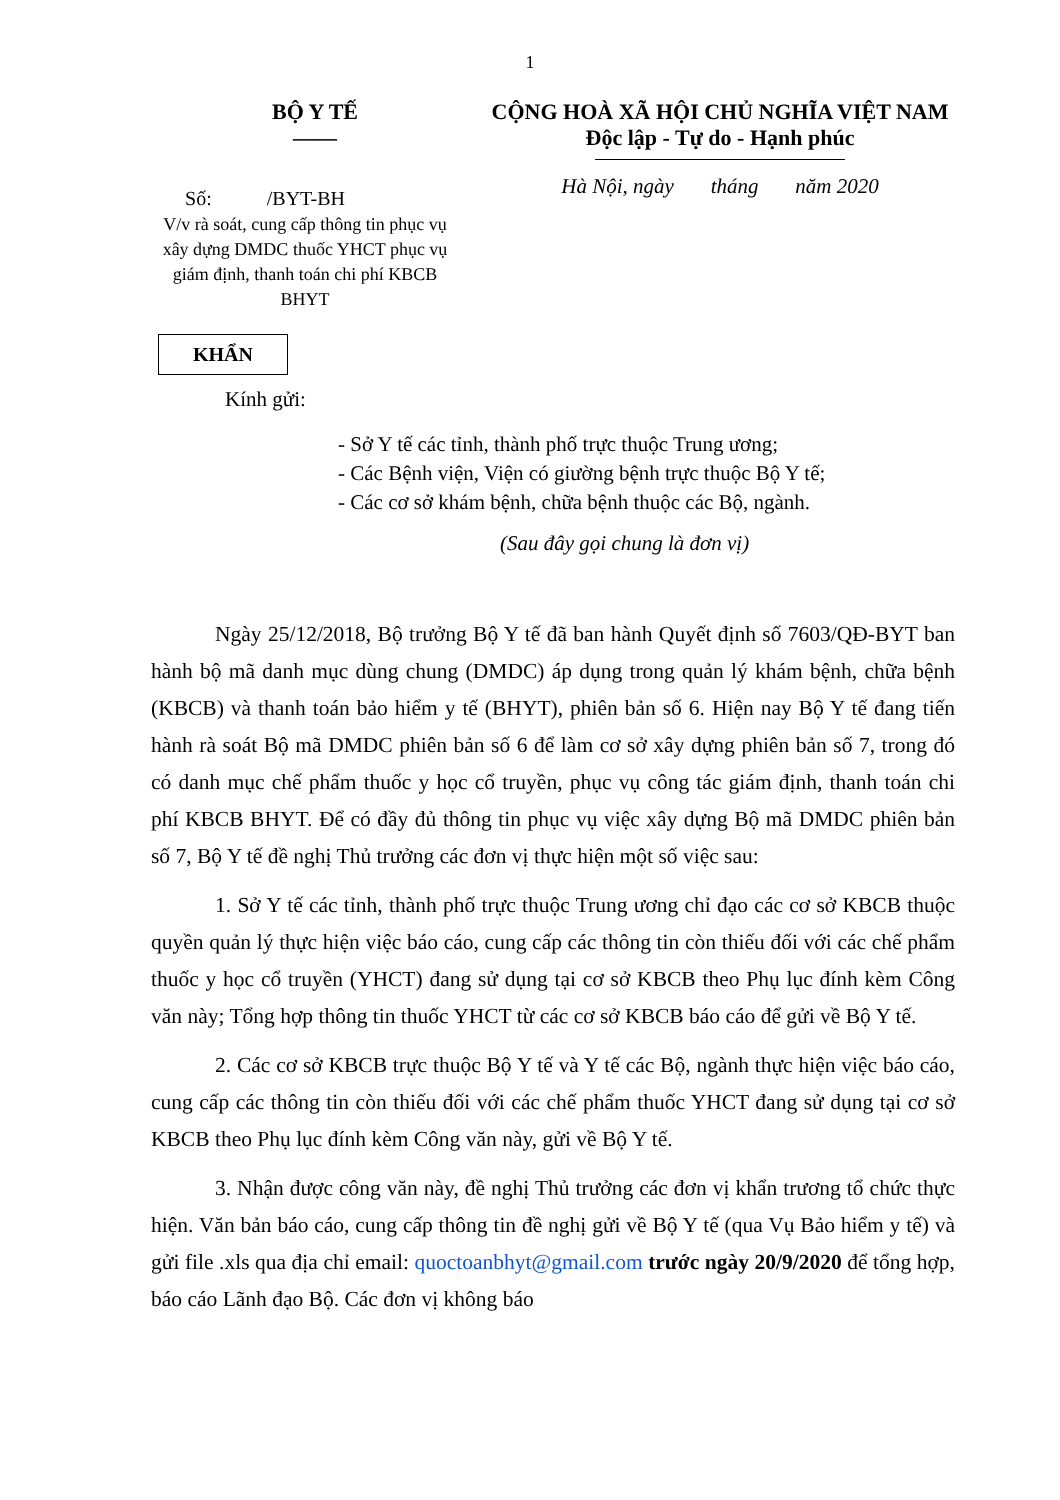1
BỘ Y TẾ
——
Số: /BYT-BH
CỘNG HOÀ XÃ HỘI CHỦ NGHĨA VIỆT NAM
Độc lập - Tự do - Hạnh phúc
Hà Nội, ngày tháng năm 2020
V/v rà soát, cung cấp thông tin phục vụ xây dựng DMDC thuốc YHCT phục vụ giám định, thanh toán chi phí KBCB BHYT
KHẨN
Kính gửi:
- Sở Y tế các tỉnh, thành phố trực thuộc Trung ương;
- Các Bệnh viện, Viện có giường bệnh trực thuộc Bộ Y tế;
- Các cơ sở khám bệnh, chữa bệnh thuộc các Bộ, ngành.
(Sau đây gọi chung là đơn vị)
Ngày 25/12/2018, Bộ trưởng Bộ Y tế đã ban hành Quyết định số 7603/QĐ-BYT ban hành bộ mã danh mục dùng chung (DMDC) áp dụng trong quản lý khám bệnh, chữa bệnh (KBCB) và thanh toán bảo hiểm y tế (BHYT), phiên bản số 6. Hiện nay Bộ Y tế đang tiến hành rà soát Bộ mã DMDC phiên bản số 6 để làm cơ sở xây dựng phiên bản số 7, trong đó có danh mục chế phẩm thuốc y học cổ truyền, phục vụ công tác giám định, thanh toán chi phí KBCB BHYT. Để có đầy đủ thông tin phục vụ việc xây dựng Bộ mã DMDC phiên bản số 7, Bộ Y tế đề nghị Thủ trưởng các đơn vị thực hiện một số việc sau:
1. Sở Y tế các tỉnh, thành phố trực thuộc Trung ương chỉ đạo các cơ sở KBCB thuộc quyền quản lý thực hiện việc báo cáo, cung cấp các thông tin còn thiếu đối với các chế phẩm thuốc y học cổ truyền (YHCT) đang sử dụng tại cơ sở KBCB theo Phụ lục đính kèm Công văn này; Tổng hợp thông tin thuốc YHCT từ các cơ sở KBCB báo cáo để gửi về Bộ Y tế.
2. Các cơ sở KBCB trực thuộc Bộ Y tế và Y tế các Bộ, ngành thực hiện việc báo cáo, cung cấp các thông tin còn thiếu đối với các chế phẩm thuốc YHCT đang sử dụng tại cơ sở KBCB theo Phụ lục đính kèm Công văn này, gửi về Bộ Y tế.
3. Nhận được công văn này, đề nghị Thủ trưởng các đơn vị khẩn trương tổ chức thực hiện. Văn bản báo cáo, cung cấp thông tin đề nghị gửi về Bộ Y tế (qua Vụ Bảo hiểm y tế) và gửi file .xls qua địa chỉ email: quoctoanbhyt@gmail.com trước ngày 20/9/2020 để tổng hợp, báo cáo Lãnh đạo Bộ. Các đơn vị không báo